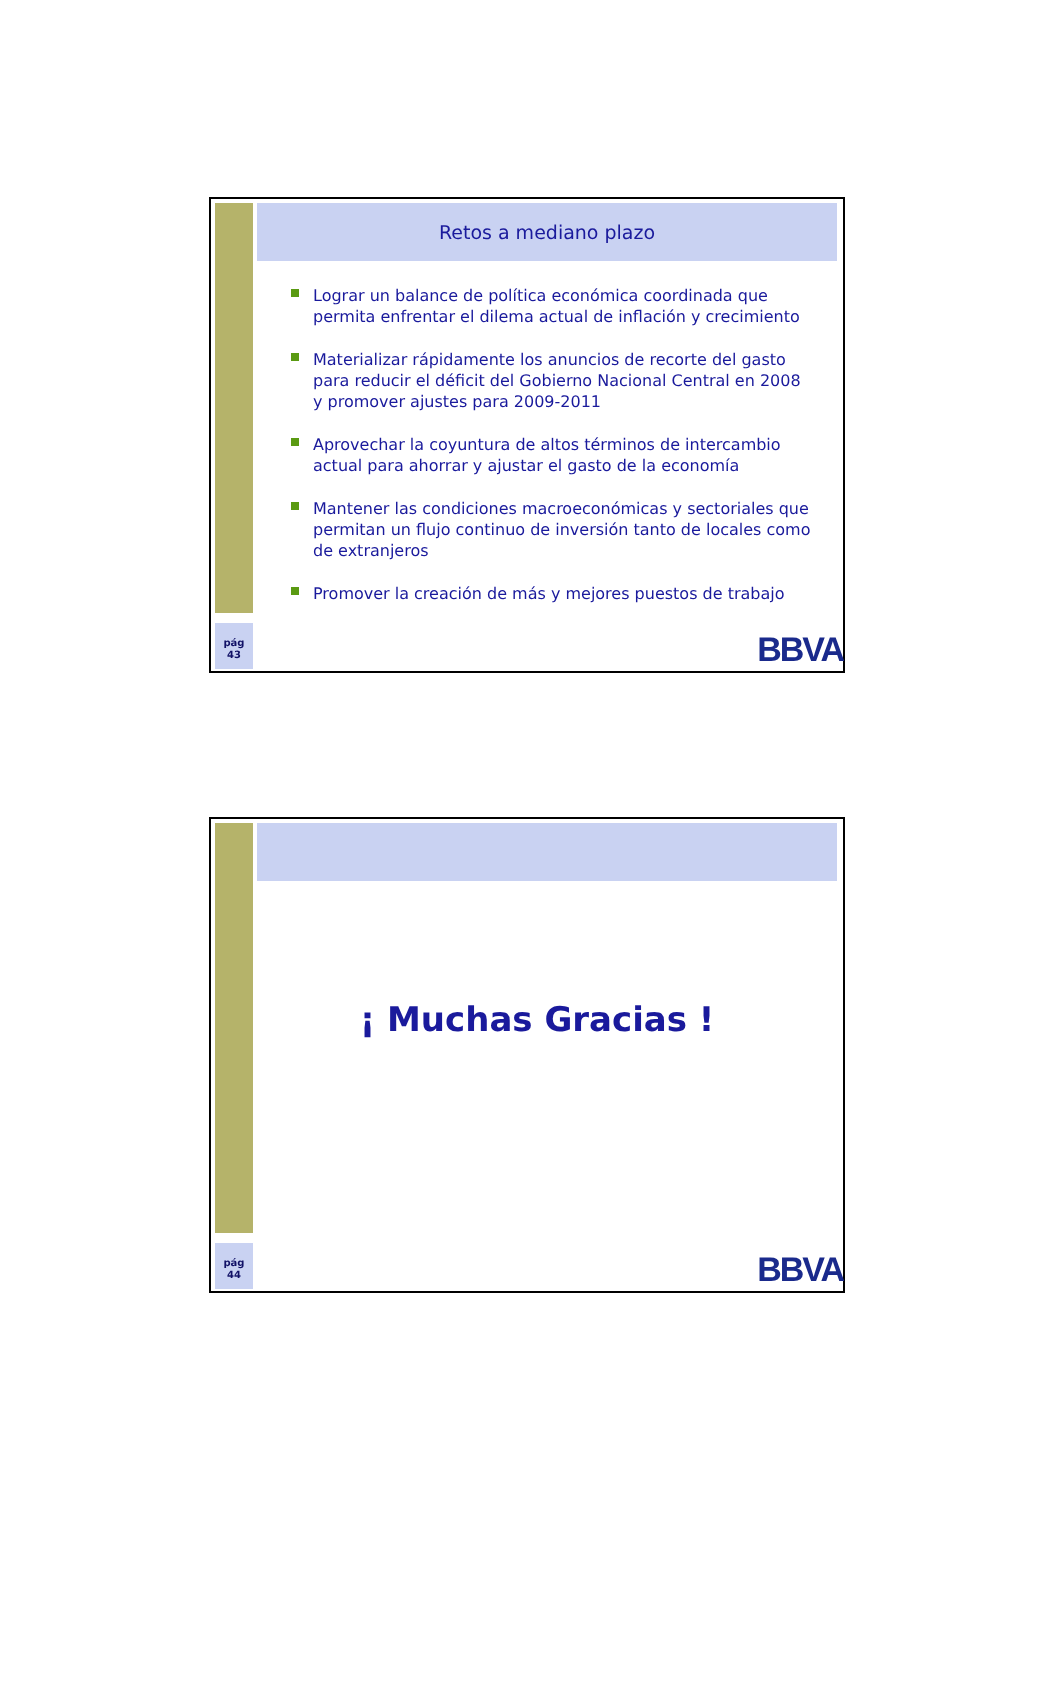Retos a mediano plazo
Lograr un balance de política económica coordinada que permita enfrentar el dilema actual de inflación y crecimiento
Materializar rápidamente los anuncios de recorte del gasto para reducir el déficit del Gobierno Nacional Central en 2008 y promover ajustes para 2009-2011
Aprovechar la coyuntura de altos términos de intercambio actual para ahorrar y ajustar el gasto de la economía
Mantener las condiciones macroeconómicas y sectoriales que permitan un flujo continuo de inversión tanto de locales como de extranjeros
Promover la creación de más y mejores puestos de trabajo
pág
43
BBVA
¡ Muchas Gracias !
pág
44
BBVA